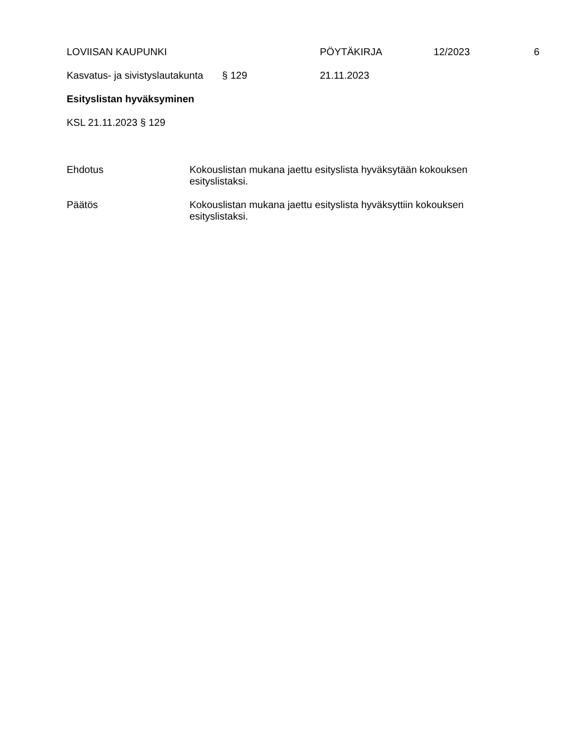LOVIISAN KAUPUNKI PÖYTÄKIRJA 12/2023 6
Kasvatus- ja sivistyslautakunta
§ 129 21.11.2023
Esityslistan hyväksyminen
KSL 21.11.2023 § 129
Ehdotus Kokouslistan mukana jaettu esityslista hyväksytään kokouksen esityslistaksi.
Päätös Kokouslistan mukana jaettu esityslista hyväksyttiin kokouksen esityslistaksi.